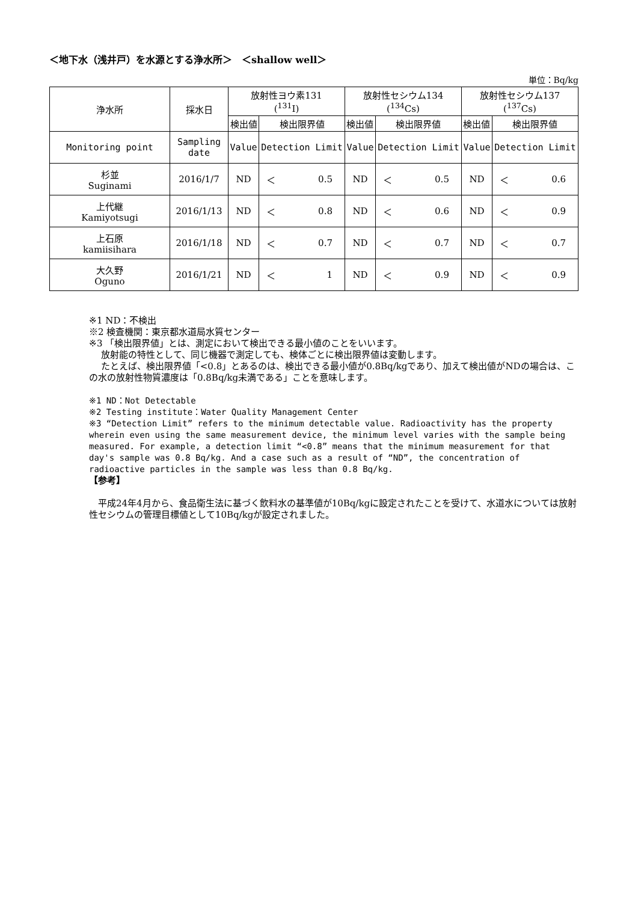＜地下水（浅井戸）を水源とする浄水所＞　＜shallow well＞
単位：Bq/kg
| 浄水所 | 採水日 | 放射性ヨウ素131 (<sup>131</sup>I) | | | 放射性セシウム134 (<sup>134</sup>Cs) | | | 放射性セシウム137 (<sup>137</sup>Cs) | | |
| --- | --- | --- | --- | --- | --- | --- | --- | --- | --- | --- |
| | | 検出値 | 検出限界値 | | 検出値 | 検出限界値 | | 検出値 | 検出限界値 | |
| Monitoring point | Sampling date | Value | Detection Limit | | Value | Detection Limit | | Value | Detection Limit | |
| 杉並 Suginami | 2016/1/7 | ND | ＜ | 0.5 | ND | ＜ | 0.5 | ND | ＜ | 0.6 |
| 上代継 Kamiyotsugi | 2016/1/13 | ND | ＜ | 0.8 | ND | ＜ | 0.6 | ND | ＜ | 0.9 |
| 上石原 kamiisihara | 2016/1/18 | ND | ＜ | 0.7 | ND | ＜ | 0.7 | ND | ＜ | 0.7 |
| 大久野 Oguno | 2016/1/21 | ND | ＜ | 1 | ND | ＜ | 0.9 | ND | ＜ | 0.9 |
※1 ND：不検出
※2 検査機関：東京都水道局水質センター
※3 「検出限界値」とは、測定において検出できる最小値のことをいいます。
　 放射能の特性として、同じ機器で測定しても、検体ごとに検出限界値は変動します。
　 たとえば、検出限界値「<0.8」とあるのは、検出できる最小値が0.8Bq/kgであり、加えて検出値がNDの場合は、この水の放射性物質濃度は「0.8Bq/kg未満である」ことを意味します。
※1 ND：Not Detectable
※2 Testing institute：Water Quality Management Center
※3 “Detection Limit” refers to the minimum detectable value. Radioactivity has the property wherein even using the same measurement device, the minimum level varies with the sample being measured. For example, a detection limit “<0.8” means that the minimum measurement for that day's sample was 0.8 Bq/kg. And a case such as a result of “ND”, the concentration of radioactive particles in the sample was less than 0.8 Bq/kg.
【参考】
　平成24年4月から、食品衛生法に基づく飲料水の基準値が10Bq/kgに設定されたことを受けて、水道水については放射性セシウムの管理目標値として10Bq/kgが設定されました。